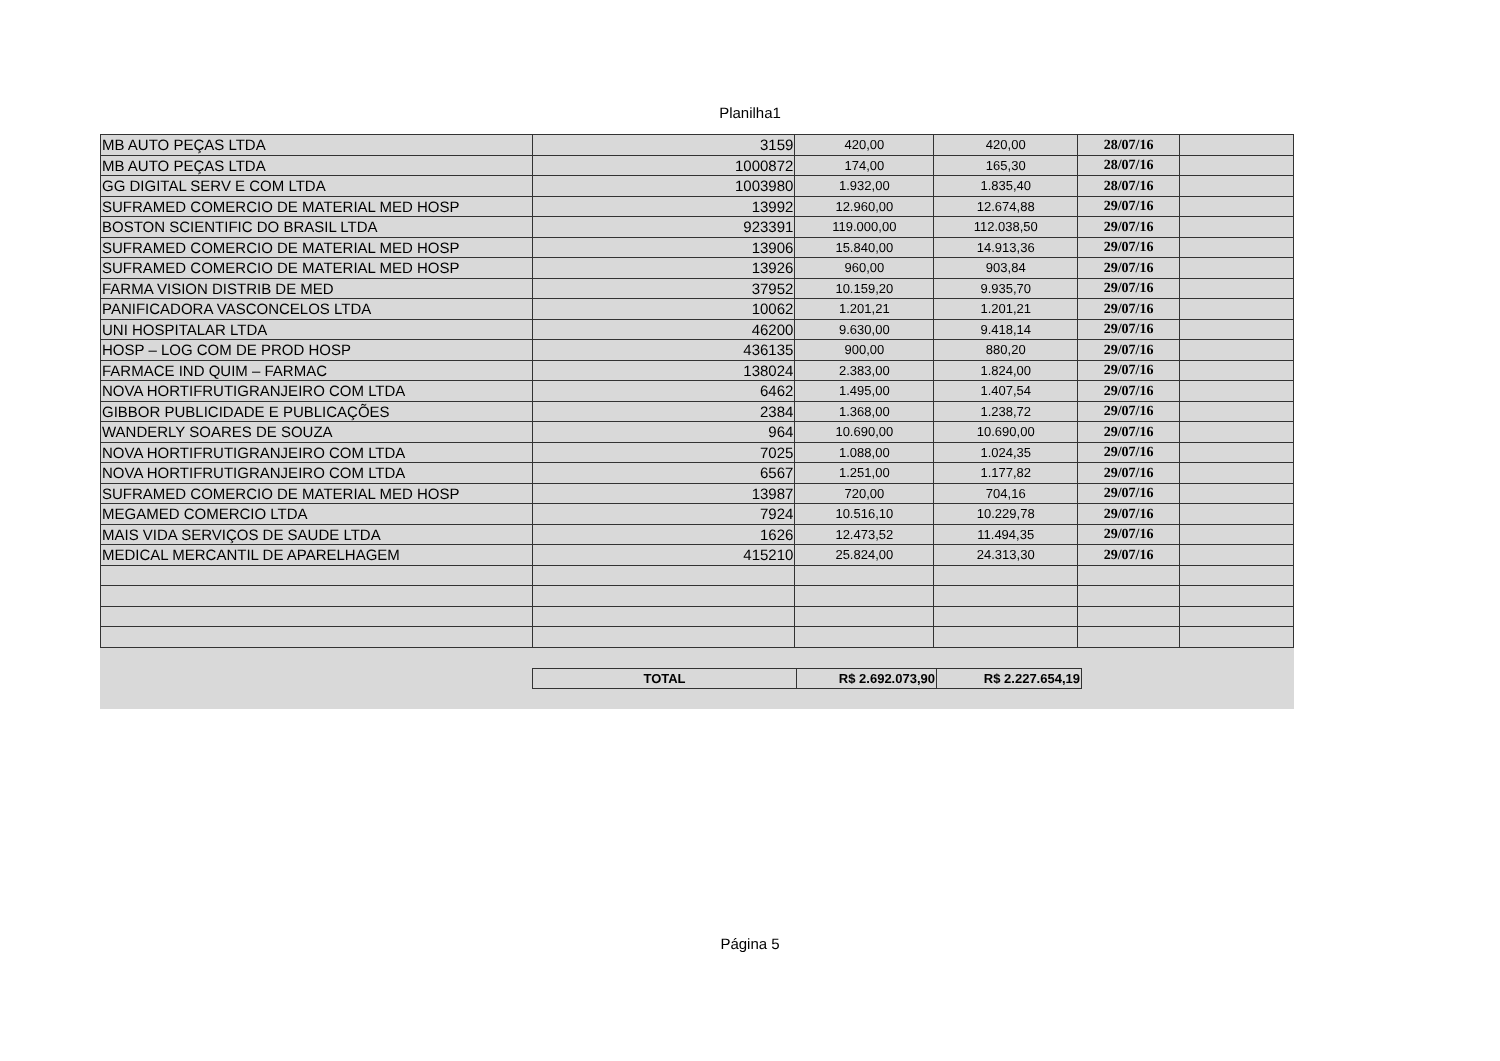Planilha1
| MB AUTO PEÇAS LTDA | 3159 | 420,00 | 420,00 | 28/07/16 | |
| MB AUTO PEÇAS LTDA | 1000872 | 174,00 | 165,30 | 28/07/16 | |
| GG DIGITAL SERV E COM LTDA | 1003980 | 1.932,00 | 1.835,40 | 28/07/16 | |
| SUFRAMED COMERCIO DE MATERIAL MED HOSP | 13992 | 12.960,00 | 12.674,88 | 29/07/16 | |
| BOSTON SCIENTIFIC DO BRASIL LTDA | 923391 | 119.000,00 | 112.038,50 | 29/07/16 | |
| SUFRAMED COMERCIO DE MATERIAL MED HOSP | 13906 | 15.840,00 | 14.913,36 | 29/07/16 | |
| SUFRAMED COMERCIO DE MATERIAL MED HOSP | 13926 | 960,00 | 903,84 | 29/07/16 | |
| FARMA VISION DISTRIB DE MED | 37952 | 10.159,20 | 9.935,70 | 29/07/16 | |
| PANIFICADORA VASCONCELOS LTDA | 10062 | 1.201,21 | 1.201,21 | 29/07/16 | |
| UNI HOSPITALAR LTDA | 46200 | 9.630,00 | 9.418,14 | 29/07/16 | |
| HOSP – LOG COM DE PROD HOSP | 436135 | 900,00 | 880,20 | 29/07/16 | |
| FARMACE IND QUIM – FARMAC | 138024 | 2.383,00 | 1.824,00 | 29/07/16 | |
| NOVA HORTIFRUTIGRANJEIRO COM LTDA | 6462 | 1.495,00 | 1.407,54 | 29/07/16 | |
| GIBBOR PUBLICIDADE E PUBLICAÇÕES | 2384 | 1.368,00 | 1.238,72 | 29/07/16 | |
| WANDERLY SOARES DE SOUZA | 964 | 10.690,00 | 10.690,00 | 29/07/16 | |
| NOVA HORTIFRUTIGRANJEIRO COM LTDA | 7025 | 1.088,00 | 1.024,35 | 29/07/16 | |
| NOVA HORTIFRUTIGRANJEIRO COM LTDA | 6567 | 1.251,00 | 1.177,82 | 29/07/16 | |
| SUFRAMED COMERCIO DE MATERIAL MED HOSP | 13987 | 720,00 | 704,16 | 29/07/16 | |
| MEGAMED COMERCIO LTDA | 7924 | 10.516,10 | 10.229,78 | 29/07/16 | |
| MAIS VIDA SERVIÇOS DE SAUDE LTDA | 1626 | 12.473,52 | 11.494,35 | 29/07/16 | |
| MEDICAL MERCANTIL DE APARELHAGEM | 415210 | 25.824,00 | 24.313,30 | 29/07/16 | |
| TOTAL | R$ 2.692.073,90 | R$ 2.227.654,19 |
Página 5